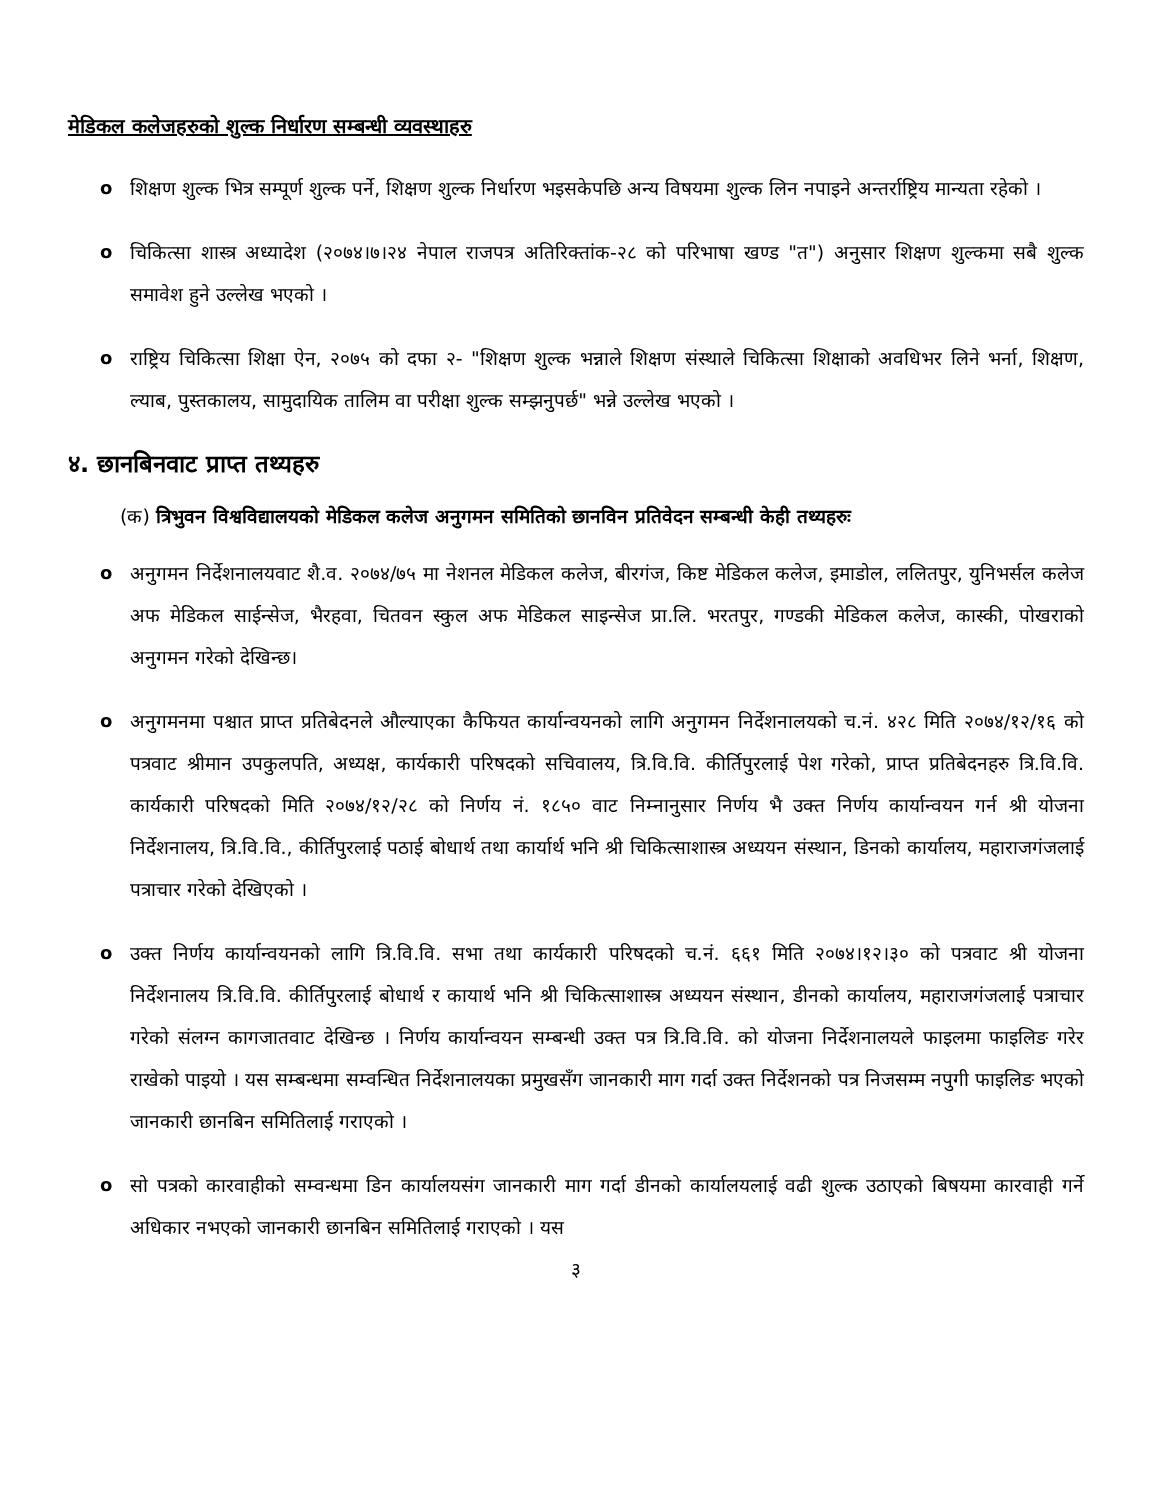मेडिकल कलेजहरुको शुल्क निर्धारण सम्बन्धी व्यवस्थाहरु
o शिक्षण शुल्क भित्र सम्पूर्ण शुल्क पर्ने, शिक्षण शुल्क निर्धारण भइसकेपछि अन्य विषयमा शुल्क लिन नपाइने अन्तर्राष्ट्रिय मान्यता रहेको ।
o चिकित्सा शास्त्र अध्यादेश (२०७४।७।२४ नेपाल राजपत्र अतिरिक्तांक-२८ को परिभाषा खण्ड "त") अनुसार शिक्षण शुल्कमा सबै शुल्क समावेश हुने उल्लेख भएको ।
o राष्ट्रिय चिकित्सा शिक्षा ऐन, २०७५ को दफा २- "शिक्षण शुल्क भन्नाले शिक्षण संस्थाले चिकित्सा शिक्षाको अवधिभर लिने भर्ना, शिक्षण, ल्याब, पुस्तकालय, सामुदायिक तालिम वा परीक्षा शुल्क सम्झनुपर्छ" भन्ने उल्लेख भएको ।
४. छानबिनवाट प्राप्त तथ्यहरु
(क) त्रिभुवन विश्वविद्यालयको मेडिकल कलेज अनुगमन समितिको छानविन प्रतिवेदन सम्बन्धी केही तथ्यहरुः
o अनुगमन निर्देशनालयवाट शै.व. २०७४/७५ मा नेशनल मेडिकल कलेज, बीरगंज, किष्ट मेडिकल कलेज, इमाडोल, ललितपुर, युनिभर्सल कलेज अफ मेडिकल साईन्सेज, भैरहवा, चितवन स्कुल अफ मेडिकल साइन्सेज प्रा.लि. भरतपुर, गण्डकी मेडिकल कलेज, कास्की, पोखराको अनुगमन गरेको देखिन्छ।
o अनुगमनमा पश्चात प्राप्त प्रतिबेदनले औल्याएका कैफियत कार्यान्वयनको लागि अनुगमन निर्देशनालयको च.नं. ४२८ मिति २०७४/१२/१६ को पत्रवाट श्रीमान उपकुलपति, अध्यक्ष, कार्यकारी परिषदको सचिवालय, त्रि.वि.वि. कीर्तिपुरलाई पेश गरेको, प्राप्त प्रतिबेदनहरु त्रि.वि.वि. कार्यकारी परिषदको मिति २०७४/१२/२८ को निर्णय नं. १८५० वाट निम्नानुसार निर्णय भै उक्त निर्णय कार्यान्वयन गर्न श्री योजना निर्देशनालय, त्रि.वि.वि., कीर्तिपुरलाई पठाई बोधार्थ तथा कार्यार्थ भनि श्री चिकित्साशास्त्र अध्ययन संस्थान, डिनको कार्यालय, महाराजगंजलाई पत्राचार गरेको देखिएको ।
o उक्त निर्णय कार्यान्वयनको लागि त्रि.वि.वि. सभा तथा कार्यकारी परिषदको च.नं. ६६१ मिति २०७४।१२।३० को पत्रवाट श्री योजना निर्देशनालय त्रि.वि.वि. कीर्तिपुरलाई बोधार्थ र कायार्थ भनि श्री चिकित्साशास्त्र अध्ययन संस्थान, डीनको कार्यालय, महाराजगंजलाई पत्राचार गरेको संलग्न कागजातवाट देखिन्छ । निर्णय कार्यान्वयन सम्बन्धी उक्त पत्र त्रि.वि.वि. को योजना निर्देशनालयले फाइलमा फाइलिङ गरेर राखेको पाइयो । यस सम्बन्धमा सम्वन्धित निर्देशनालयका प्रमुखसँग जानकारी माग गर्दा उक्त निर्देशनको पत्र निजसम्म नपुगी फाइलिङ भएको जानकारी छानबिन समितिलाई गराएको ।
o सो पत्रको कारवाहीको सम्वन्धमा डिन कार्यालयसंग जानकारी माग गर्दा डीनको कार्यालयलाई वढी शुल्क उठाएको बिषयमा कारवाही गर्ने अधिकार नभएको जानकारी छानबिन समितिलाई गराएको । यस
३